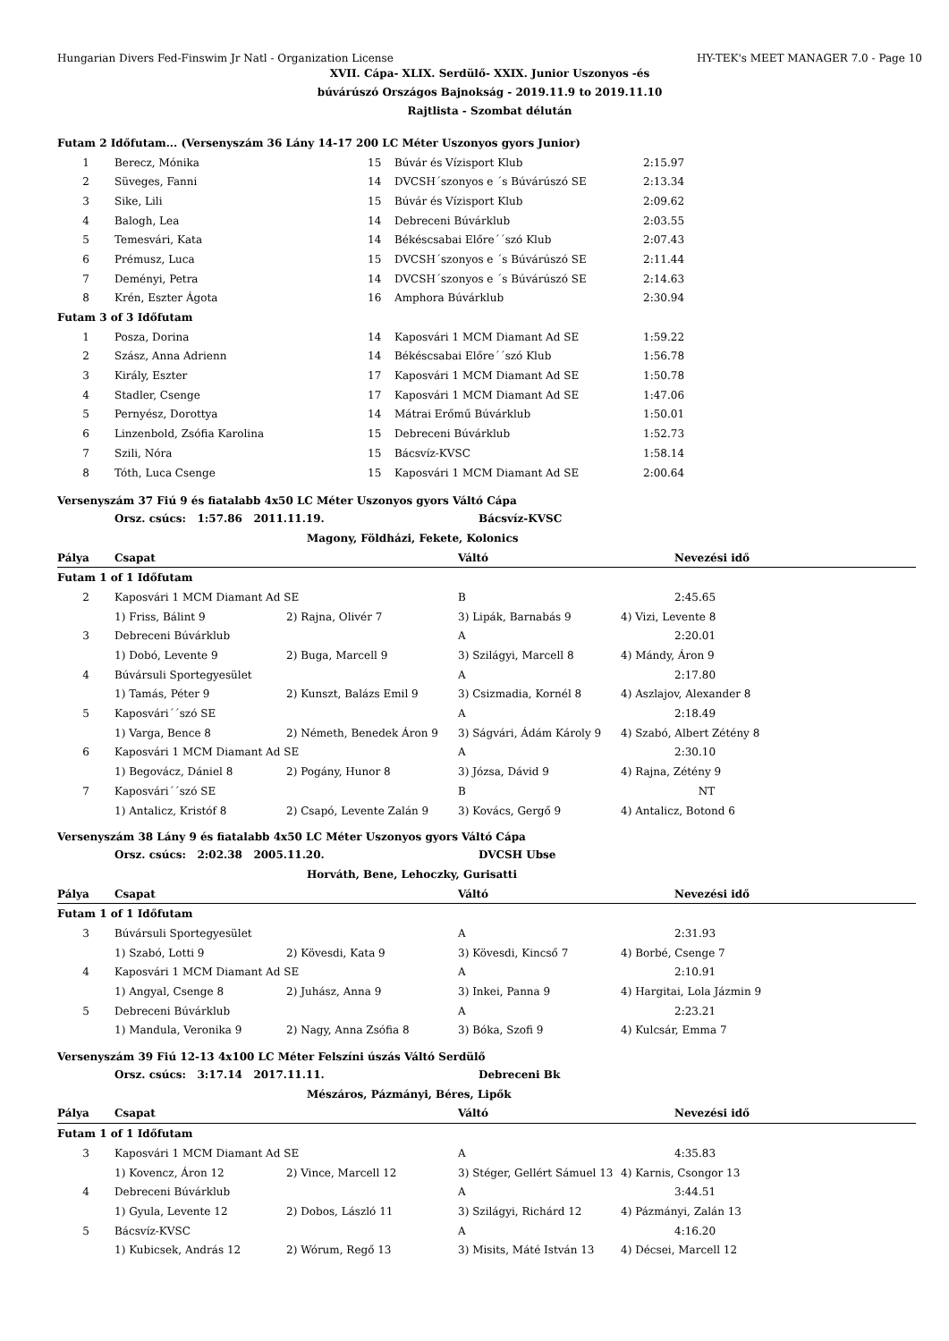Hungarian Divers Fed-Finswim Jr Natl - Organization License HY-TEK's MEET MANAGER 7.0 - Page 10
XVII. Cápa- XLIX. Serdülő- XXIX. Junior Uszonyos -és
búvárúszó Országos Bajnokság - 2019.11.9 to 2019.11.10
Rajtlista - Szombat délután
| Futam 2 Időfutam... (Versenyszám 36 Lány 14-17 200 LC Méter Uszonyos gyors Junior) | | | | |
| 1 | Berecz, Mónika | 15 | Búvár és Vízisport Klub | 2:15.97 |
| 2 | Süveges, Fanni | 14 | DVCSH´szonyos e ´s Búvárúszó SE | 2:13.34 |
| 3 | Sike, Lili | 15 | Búvár és Vízisport Klub | 2:09.62 |
| 4 | Balogh, Lea | 14 | Debreceni Búvárklub | 2:03.55 |
| 5 | Temesvári, Kata | 14 | Békéscsabai Előre´´szó Klub | 2:07.43 |
| 6 | Prémusz, Luca | 15 | DVCSH´szonyos e ´s Búvárúszó SE | 2:11.44 |
| 7 | Deményi, Petra | 14 | DVCSH´szonyos e ´s Búvárúszó SE | 2:14.63 |
| 8 | Krén, Eszter Ágota | 16 | Amphora Búvárklub | 2:30.94 |
| Futam 3 of 3 Időfutam | | | | |
| 1 | Posza, Dorina | 14 | Kaposvári 1 MCM Diamant Ad SE | 1:59.22 |
| 2 | Szász, Anna Adrienn | 14 | Békéscsabai Előre´´szó Klub | 1:56.78 |
| 3 | Király, Eszter | 17 | Kaposvári 1 MCM Diamant Ad SE | 1:50.78 |
| 4 | Stadler, Csenge | 17 | Kaposvári 1 MCM Diamant Ad SE | 1:47.06 |
| 5 | Pernyész, Dorottya | 14 | Mátrai Erőmű Búvárklub | 1:50.01 |
| 6 | Linzenbold, Zsófia Karolina | 15 | Debreceni Búvárklub | 1:52.73 |
| 7 | Szili, Nóra | 15 | Bácsvíz-KVSC | 1:58.14 |
| 8 | Tóth, Luca Csenge | 15 | Kaposvári 1 MCM Diamant Ad SE | 2:00.64 |
| Versenyszám 37 Fiú 9 és fiatalabb 4x50 LC Méter Uszonyos gyors Váltó Cápa | | | | |
| | Orsz. csúcs: 1:57.86 2011.11.19. | | Bácsvíz-KVSC | |
| | | Magony, Földházi, Fekete, Kolonics | | |
| Pálya | Csapat | | Váltó | Nevezési idő |
| Futam 1 of 1 Időfutam | | | | |
| 2 | Kaposvári 1 MCM Diamant Ad SE | | B | 2:45.65 |
| | 1) Friss, Bálint 9 | 2) Rajna, Olivér 7 | 3) Lipák, Barnabás 9 | 4) Vizi, Levente 8 |
| 3 | Debreceni Búvárklub | | A | 2:20.01 |
| | 1) Dobó, Levente 9 | 2) Buga, Marcell 9 | 3) Szilágyi, Marcell 8 | 4) Mándy, Áron 9 |
| 4 | Búvársuli Sportegyesület | | A | 2:17.80 |
| | 1) Tamás, Péter 9 | 2) Kunszt, Balázs Emil 9 | 3) Csizmadia, Kornél 8 | 4) Aszlajov, Alexander 8 |
| 5 | Kaposvári´´szó SE | | A | 2:18.49 |
| | 1) Varga, Bence 8 | 2) Németh, Benedek Áron 9 | 3) Ságvári, Ádám Károly 9 | 4) Szabó, Albert Zétény 8 |
| 6 | Kaposvári 1 MCM Diamant Ad SE | | A | 2:30.10 |
| | 1) Begovácz, Dániel 8 | 2) Pogány, Hunor 8 | 3) Józsa, Dávid 9 | 4) Rajna, Zétény 9 |
| 7 | Kaposvári´´szó SE | | B | NT |
| | 1) Antalicz, Kristóf 8 | 2) Csapó, Levente Zalán 9 | 3) Kovács, Gergő 9 | 4) Antalicz, Botond 6 |
| Versenyszám 38 Lány 9 és fiatalabb 4x50 LC Méter Uszonyos gyors Váltó Cápa | | | | |
| | Orsz. csúcs: 2:02.38 2005.11.20. | | DVCSH Ubse | |
| | | Horváth, Bene, Lehoczky, Gurisatti | | |
| Pálya | Csapat | | Váltó | Nevezési idő |
| Futam 1 of 1 Időfutam | | | | |
| 3 | Búvársuli Sportegyesület | | A | 2:31.93 |
| | 1) Szabó, Lotti 9 | 2) Kövesdi, Kata 9 | 3) Kövesdi, Kincső 7 | 4) Borbé, Csenge 7 |
| 4 | Kaposvári 1 MCM Diamant Ad SE | | A | 2:10.91 |
| | 1) Angyal, Csenge 8 | 2) Juhász, Anna 9 | 3) Inkei, Panna 9 | 4) Hargitai, Lola Jázmin 9 |
| 5 | Debreceni Búvárklub | | A | 2:23.21 |
| | 1) Mandula, Veronika 9 | 2) Nagy, Anna Zsófia 8 | 3) Bóka, Szofi 9 | 4) Kulcsár, Emma 7 |
| Versenyszám 39 Fiú 12-13 4x100 LC Méter Felszíni úszás Váltó Serdülő | | | | |
| | Orsz. csúcs: 3:17.14 2017.11.11. | | Debreceni Bk | |
| | | Mészáros, Pázmányi, Béres, Lipők | | |
| Pálya | Csapat | | Váltó | Nevezési idő |
| Futam 1 of 1 Időfutam | | | | |
| 3 | Kaposvári 1 MCM Diamant Ad SE | | A | 4:35.83 |
| | 1) Kovencz, Áron 12 | 2) Vince, Marcell 12 | 3) Stéger, Gellért Sámuel 13 | 4) Karnis, Csongor 13 |
| 4 | Debreceni Búvárklub | | A | 3:44.51 |
| | 1) Gyula, Levente 12 | 2) Dobos, László 11 | 3) Szilágyi, Richárd 12 | 4) Pázmányi, Zalán 13 |
| 5 | Bácsvíz-KVSC | | A | 4:16.20 |
| | 1) Kubicsek, András 12 | 2) Wórum, Regő 13 | 3) Misits, Máté István 13 | 4) Décsei, Marcell 12 |